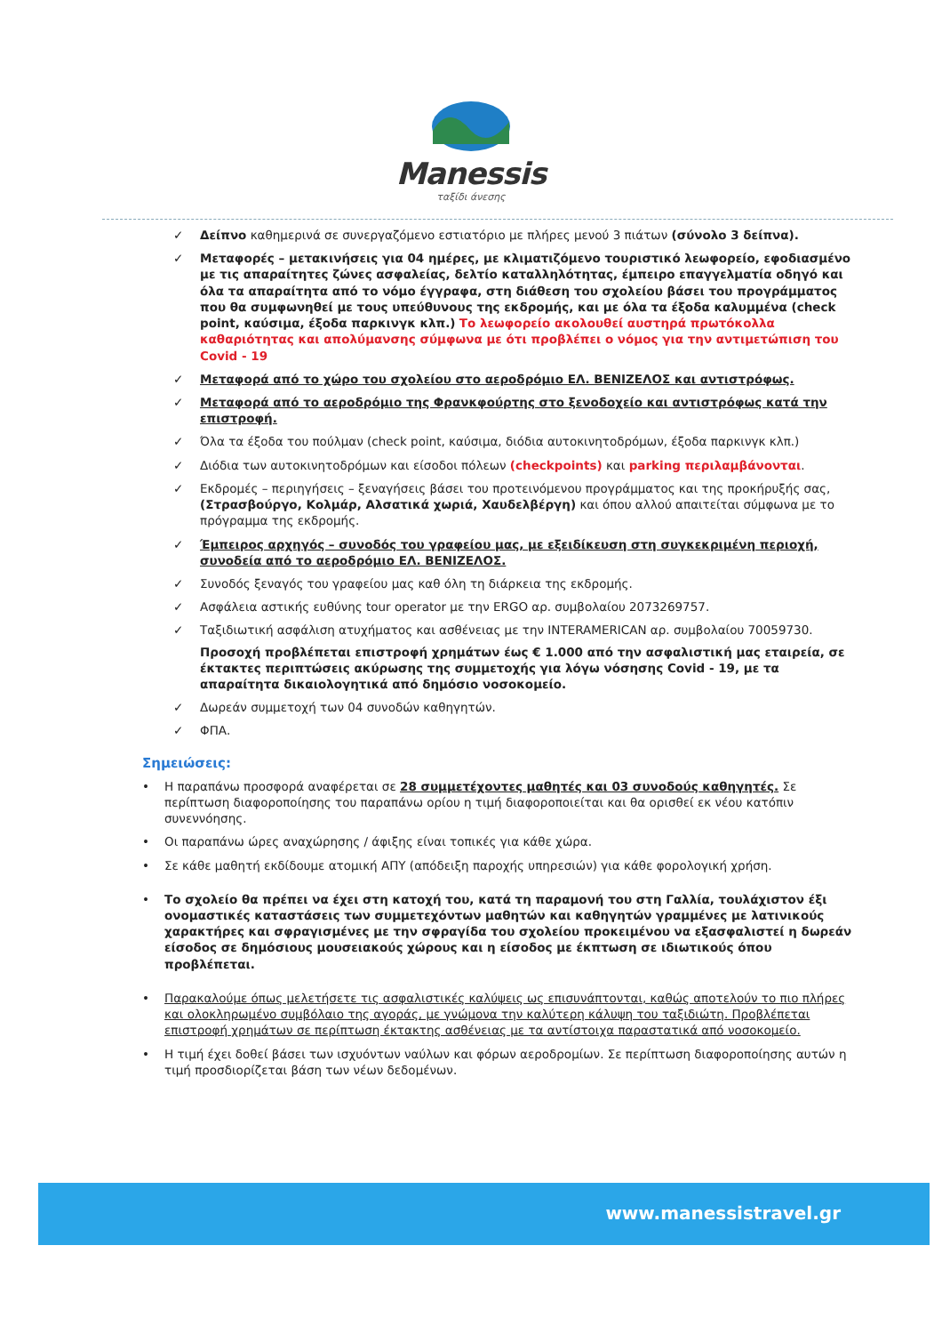Manessis
ταξίδι άνεσης
✓ Δείπνο καθημερινά σε συνεργαζόμενο εστιατόριο με πλήρες μενού 3 πιάτων (σύνολο 3 δείπνα).
✓ Μεταφορές – μετακινήσεις για 04 ημέρες, με κλιματιζόμενο τουριστικό λεωφορείο, εφοδιασμένο με τις απαραίτητες ζώνες ασφαλείας, δελτίο καταλληλότητας, έμπειρο επαγγελματία οδηγό και όλα τα απαραίτητα από το νόμο έγγραφα, στη διάθεση του σχολείου βάσει του προγράμματος που θα συμφωνηθεί με τους υπεύθυνους της εκδρομής, και με όλα τα έξοδα καλυμμένα (check point, καύσιμα, έξοδα παρκινγκ κλπ.) Το λεωφορείο ακολουθεί αυστηρά πρωτόκολλα καθαριότητας και απολύμανσης σύμφωνα με ότι προβλέπει ο νόμος για την αντιμετώπιση του Covid - 19
✓ Μεταφορά από το χώρο του σχολείου στο αεροδρόμιο ΕΛ. ΒΕΝΙΖΕΛΟΣ και αντιστρόφως.
✓ Μεταφορά από το αεροδρόμιο της Φρανκφούρτης στο ξενοδοχείο και αντιστρόφως κατά την επιστροφή.
✓ Όλα τα έξοδα του πούλμαν (check point, καύσιμα, διόδια αυτοκινητοδρόμων, έξοδα παρκινγκ κλπ.)
✓ Διόδια των αυτοκινητοδρόμων και είσοδοι πόλεων (checkpoints) και parking περιλαμβάνονται.
✓ Εκδρομές – περιηγήσεις – ξεναγήσεις βάσει του προτεινόμενου προγράμματος και της προκήρυξής σας, (Στρασβούργο, Κολμάρ, Αλσατικά χωριά, Χαυδελβέργη) και όπου αλλού απαιτείται σύμφωνα με το πρόγραμμα της εκδρομής.
✓ Έμπειρος αρχηγός – συνοδός του γραφείου μας, με εξειδίκευση στη συγκεκριμένη περιοχή, συνοδεία από το αεροδρόμιο ΕΛ. ΒΕΝΙΖΕΛΟΣ.
✓ Συνοδός ξεναγός του γραφείου μας καθ όλη τη διάρκεια της εκδρομής.
✓ Ασφάλεια αστικής ευθύνης tour operator με την ERGO αρ. συμβολαίου 2073269757.
✓ Ταξιδιωτική ασφάλιση ατυχήματος και ασθένειας με την INTERAMERICAN αρ. συμβολαίου 70059730.
Προσοχή προβλέπεται επιστροφή χρημάτων έως € 1.000 από την ασφαλιστική μας εταιρεία, σε έκτακτες περιπτώσεις ακύρωσης της συμμετοχής για λόγω νόσησης Covid - 19, με τα απαραίτητα δικαιολογητικά από δημόσιο νοσοκομείο.
✓ Δωρεάν συμμετοχή των 04 συνοδών καθηγητών.
✓ ΦΠΑ.
Σημειώσεις:
• Η παραπάνω προσφορά αναφέρεται σε 28 συμμετέχοντες μαθητές και 03 συνοδούς καθηγητές. Σε περίπτωση διαφοροποίησης του παραπάνω ορίου η τιμή διαφοροποιείται και θα ορισθεί εκ νέου κατόπιν συνεννόησης.
• Οι παραπάνω ώρες αναχώρησης / άφιξης είναι τοπικές για κάθε χώρα.
• Σε κάθε μαθητή εκδίδουμε ατομική ΑΠΥ (απόδειξη παροχής υπηρεσιών) για κάθε φορολογική χρήση.
• Το σχολείο θα πρέπει να έχει στη κατοχή του, κατά τη παραμονή του στη Γαλλία, τουλάχιστον έξι ονομαστικές καταστάσεις των συμμετεχόντων μαθητών και καθηγητών γραμμένες με λατινικούς χαρακτήρες και σφραγισμένες με την σφραγίδα του σχολείου προκειμένου να εξασφαλιστεί η δωρεάν είσοδος σε δημόσιους μουσειακούς χώρους και η είσοδος με έκπτωση σε ιδιωτικούς όπου προβλέπεται.
• Παρακαλούμε όπως μελετήσετε τις ασφαλιστικές καλύψεις ως επισυνάπτονται, καθώς αποτελούν το πιο πλήρες και ολοκληρωμένο συμβόλαιο της αγοράς, με γνώμονα την καλύτερη κάλυψη του ταξιδιώτη. Προβλέπεται επιστροφή χρημάτων σε περίπτωση έκτακτης ασθένειας με τα αντίστοιχα παραστατικά από νοσοκομείο.
• Η τιμή έχει δοθεί βάσει των ισχυόντων ναύλων και φόρων αεροδρομίων. Σε περίπτωση διαφοροποίησης αυτών η τιμή προσδιορίζεται βάση των νέων δεδομένων.
www.manessistravel.gr